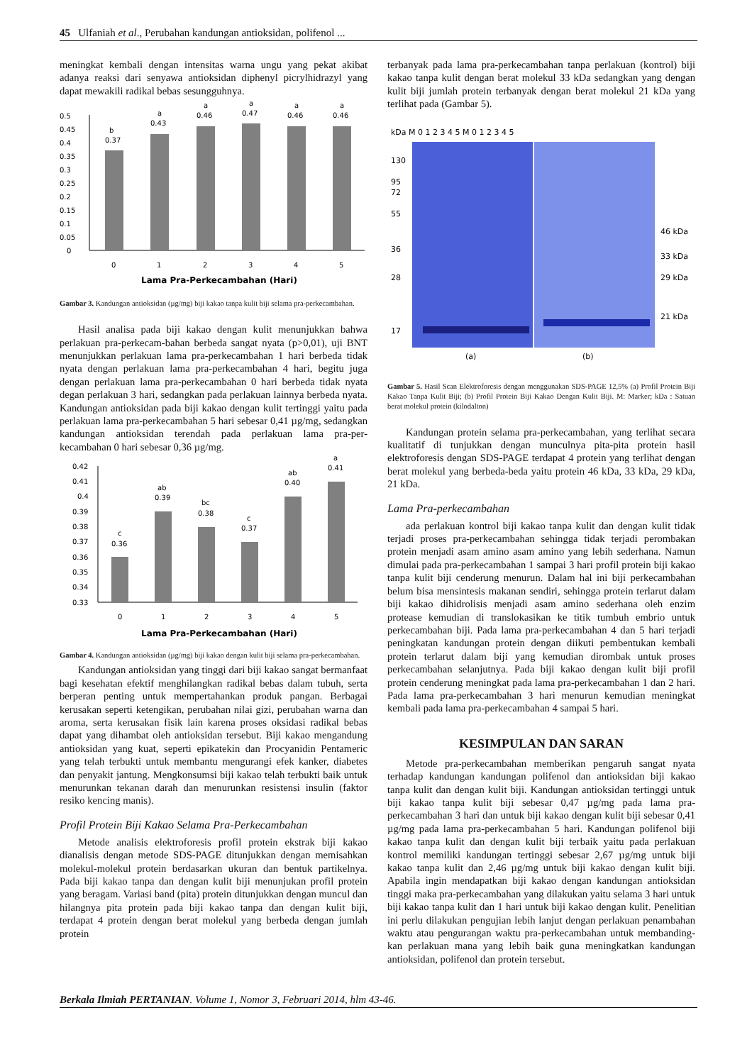45 Ulfaniah et al., Perubahan kandungan antioksidan, polifenol ...
meningkat kembali dengan intensitas warna ungu yang pekat akibat adanya reaksi dari senyawa antioksidan diphenyl picrylhidrazyl yang dapat mewakili radikal bebas sesungguhnya.
0.5
0.45
0.4
0.35
0.3
0.25
0.2
0.15
0.1
0.05
0
b
0.37
a
0.43
a
0.46
a
0.47
a
0.46
a
0.46
0
1
2
3
4
5
Lama Pra-Perkecambahan (Hari)
Gambar 3. Kandungan antioksidan (µg/mg) biji kakao tanpa kulit biji selama pra-perkecambahan.
Hasil analisa pada biji kakao dengan kulit menunjukkan bahwa perlakuan pra-perkecam-bahan berbeda sangat nyata (p>0,01), uji BNT menunjukkan perlakuan lama pra-perkecambahan 1 hari berbeda tidak nyata dengan perlakuan lama pra-perkecambahan 4 hari, begitu juga dengan perlakuan lama pra-perkecambahan 0 hari berbeda tidak nyata degan perlakuan 3 hari, sedangkan pada perlakuan lainnya berbeda nyata. Kandungan antioksidan pada biji kakao dengan kulit tertinggi yaitu pada perlakuan lama pra-perkecambahan 5 hari sebesar 0,41 µg/mg, sedangkan kandungan antioksidan terendah pada perlakuan lama pra-per-kecambahan 0 hari sebesar 0,36 µg/mg.
0.42
0.41
0.4
0.39
0.38
0.37
0.36
0.35
0.34
0.33
c
0.36
ab
0.39
bc
0.38
c
0.37
ab
0.40
a
0.41
0
1
2
3
4
5
Lama Pra-Perkecambahan (Hari)
Gambar 4. Kandungan antioksidan (µg/mg) biji kakao dengan kulit biji selama pra-perkecambahan.
Kandungan antioksidan yang tinggi dari biji kakao sangat bermanfaat bagi kesehatan efektif menghilangkan radikal bebas dalam tubuh, serta berperan penting untuk mempertahankan produk pangan. Berbagai kerusakan seperti ketengikan, perubahan nilai gizi, perubahan warna dan aroma, serta kerusakan fisik lain karena proses oksidasi radikal bebas dapat yang dihambat oleh antioksidan tersebut. Biji kakao mengandung antioksidan yang kuat, seperti epikatekin dan Procyanidin Pentameric yang telah terbukti untuk membantu mengurangi efek kanker, diabetes dan penyakit jantung. Mengkonsumsi biji kakao telah terbukti baik untuk menurunkan tekanan darah dan menurunkan resistensi insulin (faktor resiko kencing manis).
Profil Protein Biji Kakao Selama Pra-Perkecambahan
Metode analisis elektroforesis profil protein ekstrak biji kakao dianalisis dengan metode SDS-PAGE ditunjukkan dengan memisahkan molekul-molekul protein berdasarkan ukuran dan bentuk partikelnya. Pada biji kakao tanpa dan dengan kulit biji menunjukan profil protein yang beragam. Variasi band (pita) protein ditunjukkan dengan muncul dan hilangnya pita protein pada biji kakao tanpa dan dengan kulit biji, terdapat 4 protein dengan berat molekul yang berbeda dengan jumlah protein
terbanyak pada lama pra-perkecambahan tanpa perlakuan (kontrol) biji kakao tanpa kulit dengan berat molekul 33 kDa sedangkan yang dengan kulit biji jumlah protein terbanyak dengan berat molekul 21 kDa yang terlihat pada (Gambar 5).
kDa M 0 1 2 3 4 5 M 0 1 2 3 4 5
130
95
72
55
36
28
17
46 kDa
33 kDa
29 kDa
21 kDa
(a)
(b)
Gambar 5. Hasil Scan Elektroforesis dengan menggunakan SDS-PAGE 12,5% (a) Profil Protein Biji Kakao Tanpa Kulit Biji; (b) Profil Protein Biji Kakao Dengan Kulit Biji. M: Marker; kDa : Satuan berat molekul protein (kilodalton)
Kandungan protein selama pra-perkecambahan, yang terlihat secara kualitatif di tunjukkan dengan munculnya pita-pita protein hasil elektroforesis dengan SDS-PAGE terdapat 4 protein yang terlihat dengan berat molekul yang berbeda-beda yaitu protein 46 kDa, 33 kDa, 29 kDa, 21 kDa.
Lama Pra-perkecambahan
ada perlakuan kontrol biji kakao tanpa kulit dan dengan kulit tidak terjadi proses pra-perkecambahan sehingga tidak terjadi perombakan protein menjadi asam amino asam amino yang lebih sederhana. Namun dimulai pada pra-perkecambahan 1 sampai 3 hari profil protein biji kakao tanpa kulit biji cenderung menurun. Dalam hal ini biji perkecambahan belum bisa mensintesis makanan sendiri, sehingga protein terlarut dalam biji kakao dihidrolisis menjadi asam amino sederhana oleh enzim protease kemudian di translokasikan ke titik tumbuh embrio untuk perkecambahan biji. Pada lama pra-perkecambahan 4 dan 5 hari terjadi peningkatan kandungan protein dengan diikuti pembentukan kembali protein terlarut dalam biji yang kemudian dirombak untuk proses perkecambahan selanjutnya. Pada biji kakao dengan kulit biji profil protein cenderung meningkat pada lama pra-perkecambahan 1 dan 2 hari. Pada lama pra-perkecambahan 3 hari menurun kemudian meningkat kembali pada lama pra-perkecambahan 4 sampai 5 hari.
KESIMPULAN DAN SARAN
Metode pra-perkecambahan memberikan pengaruh sangat nyata terhadap kandungan kandungan polifenol dan antioksidan biji kakao tanpa kulit dan dengan kulit biji. Kandungan antioksidan tertinggi untuk biji kakao tanpa kulit biji sebesar 0,47 µg/mg pada lama pra-perkecambahan 3 hari dan untuk biji kakao dengan kulit biji sebesar 0,41 µg/mg pada lama pra-perkecambahan 5 hari. Kandungan polifenol biji kakao tanpa kulit dan dengan kulit biji terbaik yaitu pada perlakuan kontrol memiliki kandungan tertinggi sebesar 2,67 µg/mg untuk biji kakao tanpa kulit dan 2,46 µg/mg untuk biji kakao dengan kulit biji. Apabila ingin mendapatkan biji kakao dengan kandungan antioksidan tinggi maka pra-perkecambahan yang dilakukan yaitu selama 3 hari untuk biji kakao tanpa kulit dan 1 hari untuk biji kakao dengan kulit. Penelitian ini perlu dilakukan pengujian lebih lanjut dengan perlakuan penambahan waktu atau pengurangan waktu pra-perkecambahan untuk membanding-kan perlakuan mana yang lebih baik guna meningkatkan kandungan antioksidan, polifenol dan protein tersebut.
Berkala Ilmiah PERTANIAN. Volume 1, Nomor 3, Februari 2014, hlm 43-46.